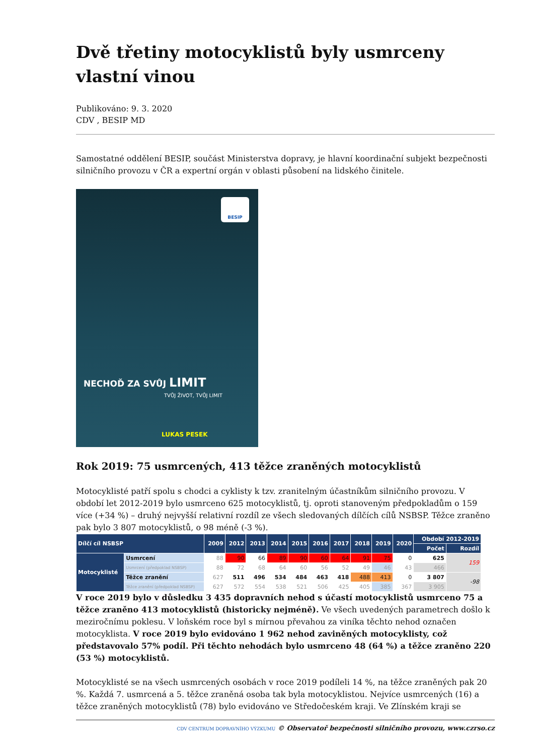Dvě třetiny motocyklistů byly usmrceny vlastní vinou
Publikováno: 9. 3. 2020
CDV , BESIP MD
Samostatné oddělení BESIP, součást Ministerstva dopravy, je hlavní koordinační subjekt bezpečnosti silničního provozu v ČR a expertní orgán v oblasti působení na lidského činitele.
BESIP
NECHOĎ ZA SVŮJ LIMIT
TVŮJ ŽIVOT, TVŮJ LIMIT
LUKAS PESEK
Rok 2019: 75 usmrcených, 413 těžce zraněných motocyklistů
Motocyklisté patří spolu s chodci a cyklisty k tzv. zranitelným účastníkům silničního provozu. V období let 2012-2019 bylo usmrceno 625 motocyklistů, tj. oproti stanoveným předpokladům o 159 více (+34 %) – druhý nejvyšší relativní rozdíl ze všech sledovaných dílčích cílů NSBSP. Těžce zraněno pak bylo 3 807 motocyklistů, o 98 méně (-3 %).
| Dílčí cíl NSBSP | | 2009 | 2012 | 2013 | 2014 | 2015 | 2016 | 2017 | 2018 | 2019 | 2020 | Období 2012-2019 | |
| --- | --- | --- | --- | --- | --- | --- | --- | --- | --- | --- | --- | --- | --- |
| | | | | | | | | | | | | Počet | Rozdíl |
| Motocyklisté | Usmrcení | 88 | 90 | 66 | 89 | 90 | 60 | 64 | 91 | 75 | 0 | 625 | 159 |
| | Usmrcení (předpoklad NSBSP) | 88 | 72 | 68 | 64 | 60 | 56 | 52 | 49 | 46 | 43 | 466 | |
| | Těžce zranění | 627 | 511 | 496 | 534 | 484 | 463 | 418 | 488 | 413 | 0 | 3 807 | -98 |
| | Těžce zranění (předpoklad NSBSP) | 627 | 572 | 554 | 538 | 521 | 506 | 425 | 405 | 385 | 367 | 3 905 | |
V roce 2019 bylo v důsledku 3 435 dopravních nehod s účastí motocyklistů usmrceno 75 a těžce zraněno 413 motocyklistů (historicky nejméně). Ve všech uvedených parametrech došlo k meziročnímu poklesu. V loňském roce byl s mírnou převahou za viníka těchto nehod označen motocyklista. V roce 2019 bylo evidováno 1 962 nehod zaviněných motocyklisty, což představovalo 57% podíl. Při těchto nehodách bylo usmrceno 48 (64 %) a těžce zraněno 220 (53 %) motocyklistů.
Motocyklisté se na všech usmrcených osobách v roce 2019 podíleli 14 %, na těžce zraněných pak 20 %. Každá 7. usmrcená a 5. těžce zraněná osoba tak byla motocyklistou. Nejvíce usmrcených (16) a těžce zraněných motocyklistů (78) bylo evidováno ve Středočeském kraji. Ve Zlínském kraji se
CDV CENTRUM DOPRAVNÍHO VÝZKUMU © Observatoř bezpečnosti silničního provozu, www.czrso.cz